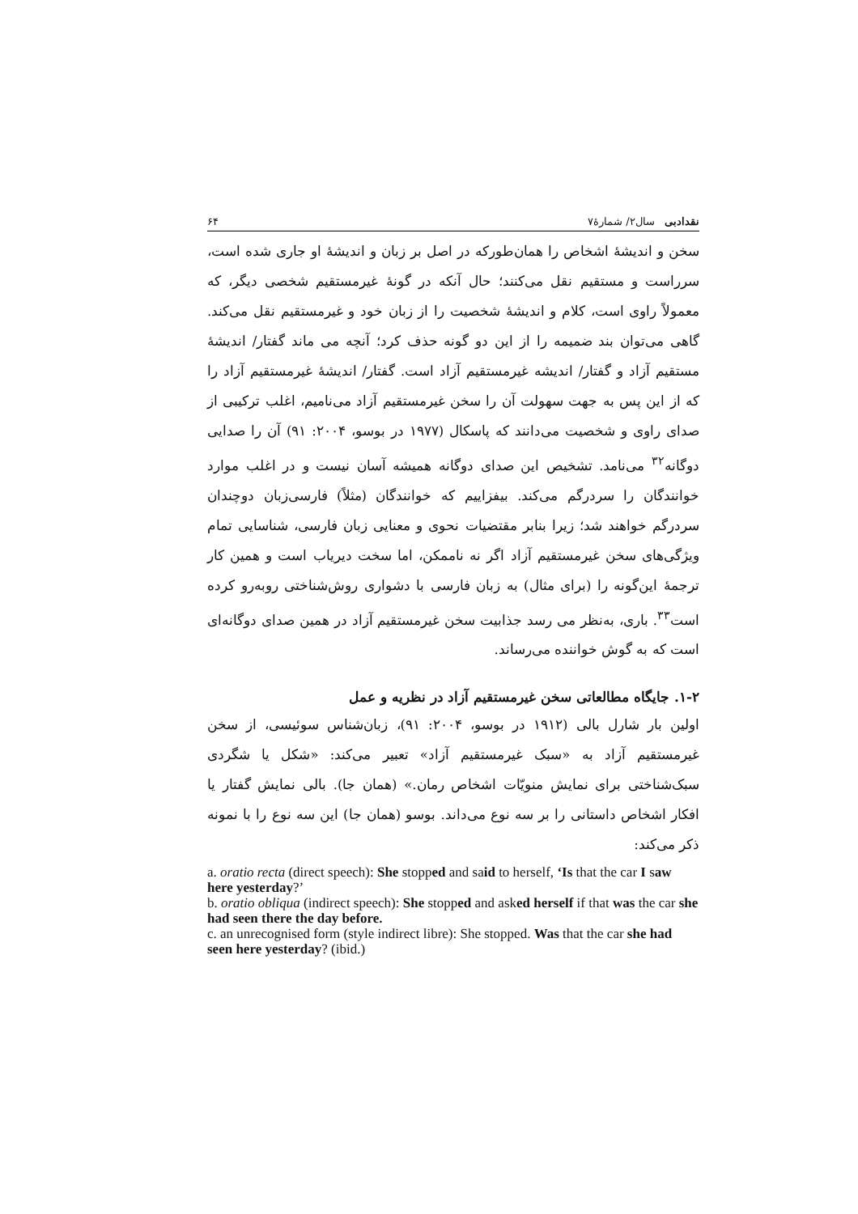نقدادبی سال۲/ شمارهٔ۷ ۶۴
سخن و اندیشهٔ اشخاص را همان‌طورکه در اصل بر زبان و اندیشهٔ او جاری شده است، سرراست و مستقیم نقل می‌کنند؛ حال آنکه در گونهٔ غیرمستقیم شخصی دیگر، که معمولاً راوی است، کلام و اندیشهٔ شخصیت را از زبان خود و غیرمستقیم نقل می‌کند. گاهی می‌توان بند ضمیمه را از این دو گونه حذف کرد؛ آنچه می ماند گفتار/ اندیشهٔ مستقیم آزاد و گفتار/ اندیشه غیرمستقیم آزاد است. گفتار/ اندیشهٔ غیرمستقیم آزاد را که از این پس به جهت سهولت آن را سخن غیرمستقیم آزاد می‌نامیم، اغلب ترکیبی از صدای راوی و شخصیت می‌دانند که پاسکال (۱۹۷۷ در بوسو، ۲۰۰۴: ۹۱) آن را صدایی دوگانه<sup>۳۲</sup> می‌نامد. تشخیص این صدای دوگانه همیشه آسان نیست و در اغلب موارد خوانندگان را سردرگم می‌کند. بیفزاییم که خوانندگان (مثلاً) فارسی‌زبان دوچندان سردرگم خواهند شد؛ زیرا بنابر مقتضیات نحوی و معنایی زبان فارسی، شناسایی تمام ویژگی‌های سخن غیرمستقیم آزاد اگر نه ناممکن، اما سخت دیریاب است و همین کار ترجمهٔ این‌گونه را (برای مثال) به زبان فارسی با دشواری روش‌شناختی روبه‌رو کرده است<sup>۳۳</sup>. باری، به‌نظر می رسد جذابیت سخن غیرمستقیم آزاد در همین صدای دوگانه‌ای است که به گوش خواننده می‌رساند.
۱-۲. جایگاه مطالعاتی سخن غیرمستقیم آزاد در نظریه و عمل
اولین بار شارل بالی (۱۹۱۲ در بوسو، ۲۰۰۴: ۹۱)، زبان‌شناس سوئیسی، از سخن غیرمستقیم آزاد به «سبک غیرمستقیم آزاد» تعبیر می‌کند: «شکل یا شگردی سبک‌شناختی برای نمایش منویّات اشخاص رمان.» (همان جا). بالی نمایش گفتار یا افکار اشخاص داستانی را بر سه نوع می‌داند. بوسو (همان جا) این سه نوع را با نمونه ذکر می‌کند:
a. oratio recta (direct speech): She stopped and said to herself, ‘Is that the car I saw here yesterday?’
b. oratio obliqua (indirect speech): She stopped and asked herself if that was the car she had seen there the day before.
c. an unrecognised form (style indirect libre): She stopped. Was that the car she had seen here yesterday? (ibid.)